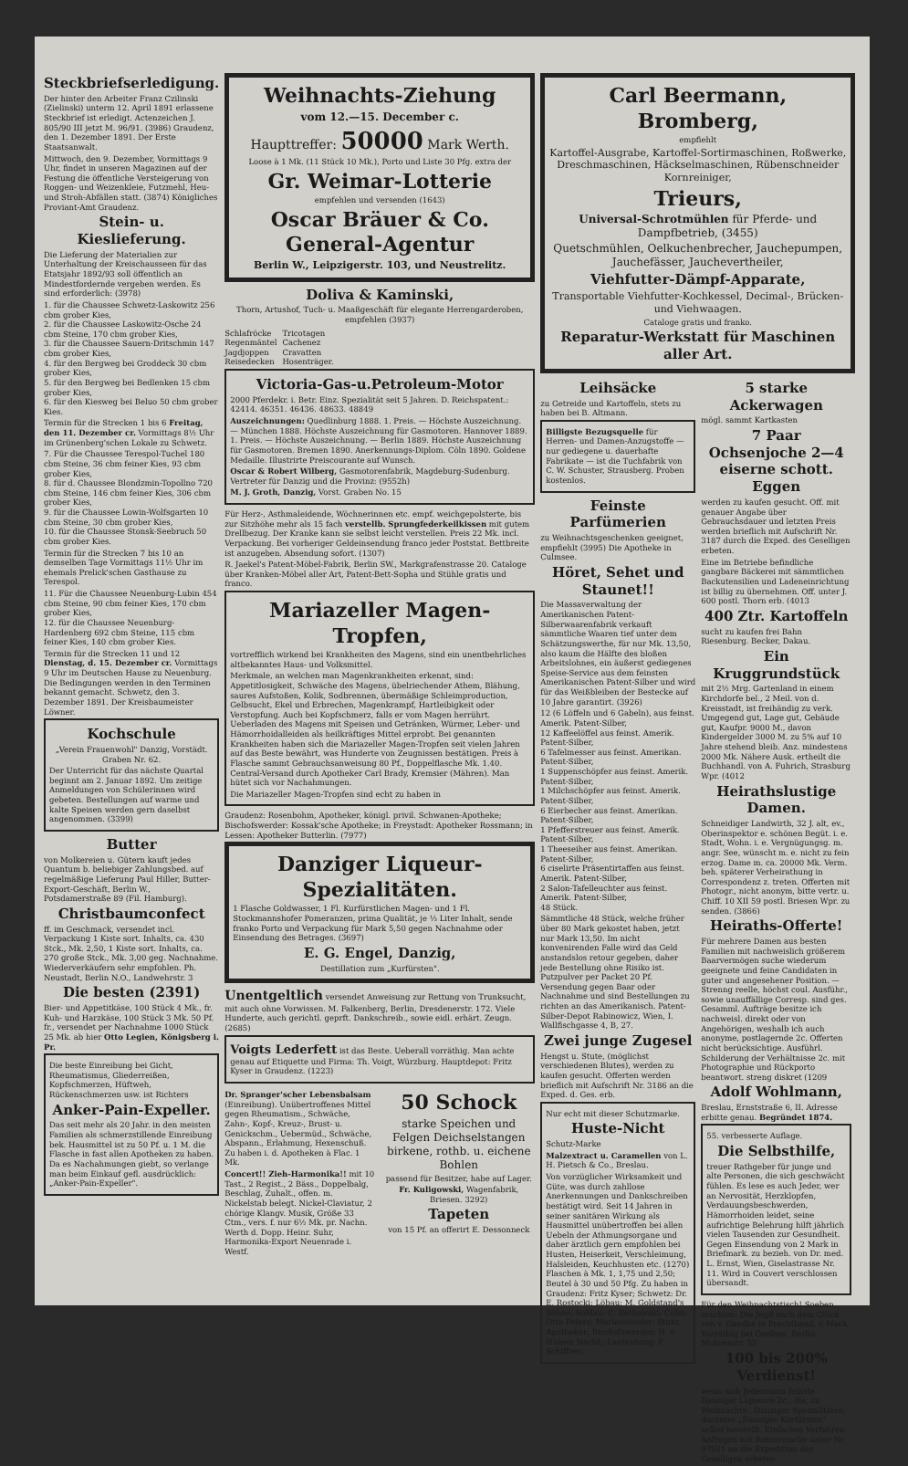Steckbriefserledigung.
Der hinter den Arbeiter Franz Czilinski (Zielinski) unterm 12. April 1891 erlassene Steckbrief ist erledigt. Actenzeichen J. 805/90 III jetzt M. 96/91. (3986) Graudenz, den 1. Dezember 1891. Der Erste Staatsanwalt.
Mittwoch, den 9. Dezember, Vormittags 9 Uhr, findet in unseren Magazinen auf der Festung die öffentliche Versteigerung von Roggen- und Weizenkleie, Futzmehl, Heu- und Stroh-Abfällen statt. (3874) Königliches Proviant-Amt Graudenz.
Stein- u. Kieslieferung.
Die Lieferung der Materialien zur Unterhaltung der Kreischausseen für das Etatsjahr 1892/93 soll öffentlich an Mindestfordernde vergeben werden. Es sind erforderlich: (3978)
1. für die Chaussee Schwetz-Laskowitz 256 cbm grober Kies,
2. für die Chaussee Laskowitz-Osche 24 cbm Steine, 170 cbm grober Kies,
3. für die Chaussee Sauern-Dritschmin 147 cbm grober Kies,
4. für den Bergweg bei Groddeck 30 cbm grober Kies,
5. für den Bergweg bei Bedlenken 15 cbm grober Kies,
6. für den Kiesweg bei Beluo 50 cbm grober Kies.
Termin für die Strecken 1 bis 6 Freitag, den 11. Dezember cr. Vormittags 8½ Uhr im Grünenberg'schen Lokale zu Schwetz.
7. Für die Chaussee Terespol-Tuchel 180 cbm Steine, 36 cbm feiner Kies, 93 cbm grober Kies,
8. für d. Chaussee Blondzmin-Topollno 720 cbm Steine, 146 cbm feiner Kies, 306 cbm grober Kies,
9. für die Chaussee Lowin-Wolfsgarten 10 cbm Steine, 30 cbm grober Kies,
10. für die Chaussee Stonsk-Seebruch 50 cbm grober Kies.
Termin für die Strecken 7 bis 10 an demselben Tage Vormittags 11½ Uhr im ehemals Prelick'schen Gasthause zu Terespol.
11. Für die Chaussee Neuenburg-Lubin 454 cbm Steine, 90 cbm feiner Kies, 170 cbm grober Kies,
12. für die Chaussee Neuenburg-Hardenberg 692 cbm Steine, 115 cbm feiner Kies, 140 cbm grober Kies.
Termin für die Strecken 11 und 12 Dienstag, d. 15. Dezember cr. Vormittags 9 Uhr im Deutschen Hause zu Neuenburg. Die Bedingungen werden in den Terminen bekannt gemacht. Schwetz, den 3. Dezember 1891. Der Kreisbaumeister Löwner.
Kochschule
„Verein Frauenwohl" Danzig, Vorstädt. Graben Nr. 62.
Der Unterricht für das nächste Quartal beginnt am 2. Januar 1892. Um zeitige Anmeldungen von Schülerinnen wird gebeten. Bestellungen auf warme und kalte Speisen werden gern daselbst angenommen. (3399)
Butter
von Molkereien u. Gütern kauft jedes Quantum b. beliebiger Zahlungsbed. auf regelmäßige Lieferung Paul Hiller, Butter-Export-Geschäft, Berlin W., Potsdamerstraße 89 (Fil. Hamburg).
Christbaumconfect
ff. im Geschmack, versendet incl. Verpackung 1 Kiste sort. Inhalts, ca. 430 Stck., Mk. 2,50, 1 Kiste sort. Inhalts, ca. 270 große Stck., Mk. 3,00 geg. Nachnahme. Wiederverkäufern sehr empfohlen. Ph. Neustadt, Berlin N.O., Landwehrstr. 3
Die besten (2391)
Bier- und Appetitkäse, 100 Stück 4 Mk., fr. Kuh- und Harzkäse, 100 Stück 3 Mk. 50 Pf. fr., versendet per Nachnahme 1000 Stück 25 Mk. ab hier Otto Legien, Königsberg i. Pr.
Die beste Einreibung bei Gicht, Rheumatismus, Gliederreißen, Kopfschmerzen, Hüftweh, Rückenschmerzen usw. ist Richters
Anker-Pain-Expeller.
Das seit mehr als 20 Jahr. in den meisten Familien als schmerzstillende Einreibung bek. Hausmittel ist zu 50 Pf. u. 1 M. die Flasche in fast allen Apotheken zu haben. Da es Nachahmungen giebt, so verlange man beim Einkauf gefl. ausdrücklich: „Anker-Pain-Expeller".
Weihnachts-Ziehung
vom 12.—15. December c.
Haupttreffer: 50000 Mark Werth.
Loose à 1 Mk. (11 Stück 10 Mk.), Porto und Liste 30 Pfg. extra der
Gr. Weimar-Lotterie
empfehlen und versenden (1643)
Oscar Bräuer & Co. General-Agentur
Berlin W., Leipzigerstr. 103, und Neustrelitz.
Doliva & Kaminski,
Thorn, Artushof, Tuch- u. Maaßgeschäft für elegante Herrengarderoben, empfehlen (3937)
Schlafröcke
Regenmäntel
Jagdjoppen
Reisedecken
Tricotagen
Cachenez
Cravatten
Hosenträger.
Victoria-Gas-u.Petroleum-Motor
2000 Pferdekr. i. Betr. Einz. Spezialität seit 5 Jahren. D. Reichspatent.: 42414. 46351. 46436. 48633. 48849
Auszeichnungen: Quedlinburg 1888. 1. Preis. — Höchste Auszeichnung. — München 1888. Höchste Auszeichnung für Gasmotoren. Hannover 1889. 1. Preis. — Höchste Auszeichnung. — Berlin 1889. Höchste Auszeichnung für Gasmotoren. Bremen 1890. Anerkennungs-Diplom. Cöln 1890. Goldene Medaille. Illustrirte Preiscourante auf Wunsch.
Oscar & Robert Wilberg, Gasmotorenfabrik, Magdeburg-Sudenburg. Vertreter für Danzig und die Provinz: (9552h)
M. J. Groth, Danzig, Vorst. Graben No. 15
Für Herz-, Asthmaleidende, Wöchnerinnen etc. empf. weichgepolsterte, bis zur Sitzhöhe mehr als 15 fach verstellb. Sprungfederkeilkissen mit gutem Drellbezug. Der Kranke kann sie selbst leicht verstellen. Preis 22 Mk. incl. Verpackung. Bei vorheriger Geldeinsendung franco jeder Poststat. Bettbreite ist anzugeben. Absendung sofort. (1307)
R. Jaekel's Patent-Möbel-Fabrik, Berlin SW., Markgrafenstrasse 20. Cataloge über Kranken-Möbel aller Art, Patent-Bett-Sopha und Stühle gratis und franco.
Mariazeller Magen-Tropfen,
vortrefflich wirkend bei Krankheiten des Magens, sind ein unentbehrliches altbekanntes Haus- und Volksmittel.
Merkmale, an welchen man Magenkrankheiten erkennt, sind: Appetitlosigkeit, Schwäche des Magens, übelriechender Athem, Blähung, saures Aufstoßen, Kolik, Sodbrennen, übermäßige Schleimproduction, Gelbsucht, Ekel und Erbrechen, Magenkrampf, Hartleibigkeit oder Verstopfung. Auch bei Kopfschmerz, falls er vom Magen herrührt. Ueberladen des Magens mit Speisen und Getränken, Würmer, Leber- und Hämorrhoidalleiden als heilkräftiges Mittel erprobt. Bei genannten Krankheiten haben sich die Mariazeller Magen-Tropfen seit vielen Jahren auf das Beste bewährt, was Hunderte von Zeugnissen bestätigen. Preis à Flasche sammt Gebrauchsanweisung 80 Pf., Doppelflasche Mk. 1.40. Central-Versand durch Apotheker Carl Brady, Kremsier (Mähren). Man hütet sich vor Nachahmungen.
Die Mariazeller Magen-Tropfen sind echt zu haben in
Graudenz: Rosenbohm, Apotheker, königl. privil. Schwanen-Apotheke; Bischofswerder: Kossak'sche Apotheke; in Freystadt: Apotheker Rossmann; in Lessen: Apotheker Butterlin. (7977)
Danziger Liqueur-Spezialitäten.
1 Flasche Goldwasser, 1 Fl. Kurfürstlichen Magen- und 1 Fl. Stockmannshofer Pomeranzen, prima Qualität, je ⅓ Liter Inhalt, sende franko Porto und Verpackung für Mark 5,50 gegen Nachnahme oder Einsendung des Betrages. (3697)
E. G. Engel, Danzig,
Destillation zum „Kurfürsten".
Unentgeltlich versendet Anweisung zur Rettung von Trunksucht, mit auch ohne Vorwissen. M. Falkenberg, Berlin, Dresdenerstr. 172. Viele Hunderte, auch gerichtl. geprft. Dankschreib., sowie eidl. erhärt. Zeugn. (2685)
Voigts Lederfett ist das Beste. Ueberall vorräthig. Man achte genau auf Etiquette und Firma: Th. Voigt, Würzburg. Hauptdepot: Fritz Kyser in Graudenz. (1223)
Dr. Spranger'scher Lebensbalsam (Einreibung). Unübertroffenes Mittel gegen Rheumatism., Schwäche, Zahn-, Kopf-, Kreuz-, Brust- u. Genickschm., Uebermüd., Schwäche, Abspann., Erlahmung, Hexenschuß. Zu haben i. d. Apotheken à Flac. 1 Mk.
Concert!! Zieh-Harmonika!! mit 10 Tast., 2 Regist., 2 Bäss., Doppelbalg, Beschlag, Zuhalt., offen. m. Nickelstab belegt. Nickel-Claviatur, 2 chörige Klangv. Musik, Größe 33 Ctm., vers. f. nur 6½ Mk. pr. Nachn. Werth d. Dopp. Heinr. Suhr, Harmonika-Export Neuenrade i. Westf.
50 Schock
starke Speichen und Felgen Deichselstangen birkene, rothb. u. eichene Bohlen
passend für Besitzer, habe auf Lager.
Fr. Kuligowski, Wagenfabrik, Briesen. 3292)
Tapeten
von 15 Pf. an offerirt E. Dessonneck
Carl Beermann, Bromberg,
empfiehlt
Kartoffel-Ausgrabe, Kartoffel-Sortirmaschinen, Roßwerke, Dreschmaschinen, Häckselmaschinen, Rübenschneider Kornreiniger,
Trieurs,
Universal-Schrotmühlen für Pferde- und Dampfbetrieb, (3455)
Quetschmühlen, Oelkuchenbrecher, Jauchepumpen, Jauchefässer, Jauchevertheiler,
Viehfutter-Dämpf-Apparate,
Transportable Viehfutter-Kochkessel, Decimal-, Brücken- und Viehwaagen.
Cataloge gratis und franko.
Reparatur-Werkstatt für Maschinen aller Art.
Leihsäcke
zu Getreide und Kartoffeln, stets zu haben bei B. Altmann.
Billigste Bezugsquelle für Herren- und Damen-Anzugstoffe — nur gediegene u. dauerhafte Fabrikate — ist die Tuchfabrik von C. W. Schuster, Strausberg. Proben kostenlos.
Feinste Parfümerien
zu Weihnachtsgeschenken geeignet, empfiehlt (3995) Die Apotheke in Culmsee.
Höret, Sehet und Staunet!!
Die Massaverwaltung der Amerikanischen Patent-Silberwaarenfabrik verkauft sämmtliche Waaren tief unter dem Schätzungswerthe, für nur Mk. 13,50, also kaum die Hälfte des bloßen Arbeitslohnes, ein äußerst gediegenes Speise-Service aus dem feinsten Amerikanischen Patent-Silber und wird für das Weißbleiben der Bestecke auf 10 Jahre garantirt. (3926)
12 (6 Löffeln und 6 Gabeln), aus feinst. Amerik. Patent-Silber,
12 Kaffeelöffel aus feinst. Amerik. Patent-Silber,
6 Tafelmesser aus feinst. Amerikan. Patent-Silber,
1 Suppenschöpfer aus feinst. Amerik. Patent-Silber,
1 Milchschöpfer aus feinst. Amerik. Patent-Silber,
6 Eierbecher aus feinst. Amerikan. Patent-Silber,
1 Pfefferstreuer aus feinst. Amerik. Patent-Silber,
1 Theeseiher aus feinst. Amerikan. Patent-Silber,
6 ciselirte Präsentirtaffen aus feinst. Amerik. Patent-Silber,
2 Salon-Tafelleuchter aus feinst. Amerik. Patent-Silber,
48 Stück.
Sämmtliche 48 Stück, welche früher über 80 Mark gekostet haben, jetzt nur Mark 13,50. Im nicht konvenirenden Falle wird das Geld anstandslos retour gegeben, daher jede Bestellung ohne Risiko ist. Putzpulver per Packet 20 Pf. Versendung gegen Baar oder Nachnahme und sind Bestellungen zu richten an das Amerikanisch. Patent-Silber-Depot Rabinowicz, Wien, I. Wallfischgasse 4, B, 27.
Zwei junge Zugesel
Hengst u. Stute, (möglichst verschiedenen Blutes), werden zu kaufen gesucht. Offerten werden brieflich mit Aufschrift Nr. 3186 an die Exped. d. Ges. erb.
Nur echt mit dieser Schutzmarke.
Huste-Nicht
Schutz-Marke
Malzextract u. Caramellen von L. H. Pietsch & Co., Breslau.
Von vorzüglicher Wirksamkeit und Güte, was durch zahllose Anerkennungen und Dankschreiben bestätigt wird. Seit 14 Jahren in seiner sanitären Wirkung als Hausmittel unübertroffen bei allen Uebeln der Athmungsorgane und daher ärztlich gern empfohlen bei Husten, Heiserkeit, Verschleimung, Halsleiden, Keuchhusten etc. (1270) Flaschen à Mk. 1, 1,75 und 2,50; Beutel à 30 und 50 Pfg. Zu haben in Graudenz: Fritz Kyser; Schwetz: Dr. E. Rostocki; Löbau: M. Goldstand's Söhne; Soldau: C. Retkowski; Culm: Otto Peters; Marienwerder: Stuhr, Apotheker; Bischofswerder: H. v. Hülsen Nachf.; Lautenburg: F. Schiffner.
5 starke Ackerwagen
mögl. sammt Kartkasten
7 Paar Ochsenjoche 2—4 eiserne schott. Eggen
werden zu kaufen gesucht. Off. mit genauer Angabe über Gebrauchsdauer und letzten Preis werden brieflich mit Aufschrift Nr. 3187 durch die Exped. des Geselligen erbeten.
Eine im Betriebe befindliche gangbare Bäckerei mit sämmtlichen Backutensilien und Ladeneinrichtung ist billig zu übernehmen. Off. unter J. 600 postl. Thorn erb. (4013
400 Ztr. Kartoffeln
sucht zu kaufen frei Bahn Riesenburg. Becker, Dakau.
Ein Kruggrundstück
mit 2½ Mrg. Gartenland in einem Kirchdorfe bel., 2 Meil. von d. Kreisstadt, ist freihändig zu verk. Umgegend gut, Lage gut, Gebäude gut, Kaufpr. 9000 M., davon Kindergelder 3000 M. zu 5% auf 10 Jahre stehend bleib. Anz. mindestens 2000 Mk. Nähere Ausk. ertheilt die Buchhandl. von A. Fuhrich, Strasburg Wpr. (4012
Heirathslustige Damen.
Schneidiger Landwirth, 32 J. alt, ev., Oberinspektor e. schönen Begüt. i. e. Stadt, Wohn. i. e. Vergnügungsg. m. angr. See, wünscht m. e. nicht zu fein erzog. Dame m. ca. 20000 Mk. Verm. beh. späterer Verheirathung in Correspondenz z. treten. Offerten mit Photogr., nicht anonym, bitte vertr. u. Chiff. 10 XII 59 postl. Briesen Wpr. zu senden. (3866)
Heiraths-Offerte!
Für mehrere Damen aus besten Familien mit nachweislich größerem Baarvermögen suche wiederum geeignete und feine Candidaten in guter und angesehener Position. — Strenng reelle, höchst coul. Ausführ., sowie unauffällige Corresp. sind ges. Gesamml. Aufträge besitze ich nachweisl. direkt oder von Angehörigen, weshalb ich auch anonyme, postlagernde 2c. Offerten nicht berücksichtige. Ausführl. Schilderung der Verhältnisse 2c. mit Photographie und Rückporto beantwort. streng diskret (1209
Adolf Wohlmann,
Breslau, Ernststraße 6, II. Adresse erbitte genau. Begründet 1874.
55. verbesserte Auflage.
Die Selbsthilfe,
treuer Rathgeber für junge und alte Personen, die sich geschwächt fühlen. Es lese es auch Jeder, wer an Nervosität, Herzklopfen, Verdauungsbeschwerden, Hämorrhoiden leidet, seine aufrichtige Belehrung hilft jährlich vielen Tausenden zur Gesundheit. Gegen Einsendung von 2 Mark in Briefmark. zu bezieh. von Dr. med. L. Ernst, Wien, Giselastrasse Nr. 11. Wird in Couvert verschlossen übersandt.
Für den Weihnachtstisch! Soeben erschien: Die Jagd nach dem Glück von v. Gaedke in Prachtband, 6 Mark. Vorräthig bei Gsellius, Berlin, Mohrenstr. 52
100 bis 200% Verdienst!
wenn sich Jedermann feinste Danziger Liqueure 2c., die, zu Weihnachts-, Danziger Spezialitäten, darunter „Danziger Kurfürsten" selbst herstellt. Einfaches Verfahren. Anfragen mit Retourmarke unter Nr. 97921 an die Expedition des Geselligen erbeten.